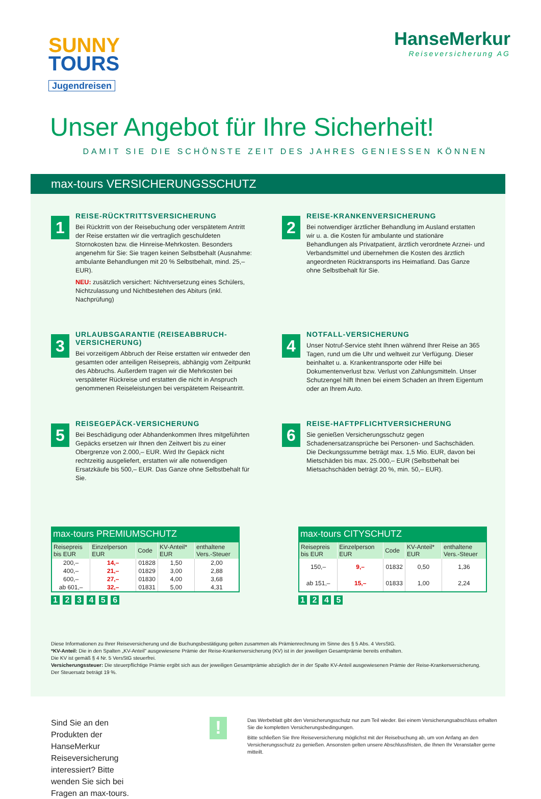SUNNY
TOURS
Jugendreisen
HanseMerkur
Reiseversicherung AG
Unser Angebot für Ihre Sicherheit!
DAMIT SIE DIE SCHÖNSTE ZEIT DES JAHRES GENIESSEN KÖNNEN
max-tours VERSICHERUNGSSCHUTZ
1
REISE-RÜCKTRITTSVERSICHERUNG
Bei Rücktritt von der Reisebuchung oder verspätetem Antritt der Reise erstatten wir die vertraglich geschuldeten Stornokosten bzw. die Hinreise-Mehrkosten. Besonders angenehm für Sie: Sie tragen keinen Selbstbehalt (Ausnahme: ambulante Behandlungen mit 20 % Selbstbehalt, mind. 25,– EUR).
NEU: zusätzlich versichert: Nichtversetzung eines Schülers, Nichtzulassung und Nichtbestehen des Abiturs (inkl. Nachprüfung)
2
REISE-KRANKENVERSICHERUNG
Bei notwendiger ärztlicher Behandlung im Ausland erstatten wir u. a. die Kosten für ambulante und stationäre Behandlungen als Privatpatient, ärztlich verordnete Arznei- und Verbandsmittel und übernehmen die Kosten des ärztlich angeordneten Rücktransports ins Heimatland. Das Ganze ohne Selbstbehalt für Sie.
3
URLAUBSGARANTIE (REISEABBRUCH-VERSICHERUNG)
Bei vorzeitigem Abbruch der Reise erstatten wir entweder den gesamten oder anteiligen Reisepreis, abhängig vom Zeitpunkt des Abbruchs. Außerdem tragen wir die Mehrkosten bei verspäteter Rückreise und erstatten die nicht in Anspruch genommenen Reiseleistungen bei verspätetem Reiseantritt.
4
NOTFALL-VERSICHERUNG
Unser Notruf-Service steht Ihnen während Ihrer Reise an 365 Tagen, rund um die Uhr und weltweit zur Verfügung. Dieser beinhaltet u. a. Krankentransporte oder Hilfe bei Dokumentenverlust bzw. Verlust von Zahlungsmitteln. Unser Schutzengel hilft Ihnen bei einem Schaden an Ihrem Eigentum oder an Ihrem Auto.
5
REISEGEPÄCK-VERSICHERUNG
Bei Beschädigung oder Abhandenkommen Ihres mitgeführten Gepäcks ersetzen wir Ihnen den Zeitwert bis zu einer Obergrenze von 2.000,– EUR. Wird Ihr Gepäck nicht rechtzeitig ausgeliefert, erstatten wir alle notwendigen Ersatzkäufe bis 500,– EUR. Das Ganze ohne Selbstbehalt für Sie.
6
REISE-HAFTPFLICHTVERSICHERUNG
Sie genießen Versicherungsschutz gegen Schadenersatzansprüche bei Personen- und Sachschäden. Die Deckungssumme beträgt max. 1,5 Mio. EUR, davon bei Mietschäden bis max. 25.000,– EUR (Selbstbehalt bei Mietsachschäden beträgt 20 %, min. 50,– EUR).
max-tours PREMIUMSCHUTZ
| Reisepreis bis EUR | Einzelperson EUR | Code | KV-Anteil* EUR | enthaltene Vers.-Steuer |
| --- | --- | --- | --- | --- |
| 200,– | 14,– | 01828 | 1,50 | 2,00 |
| 400,– | 21,– | 01829 | 3,00 | 2,88 |
| 600,– | 27,– | 01830 | 4,00 | 3,68 |
| ab 601,– | 32,– | 01831 | 5,00 | 4,31 |
1 2 3 4 5 6
max-tours CITYSCHUTZ
| Reisepreis bis EUR | Einzelperson EUR | Code | KV-Anteil* EUR | enthaltene Vers.-Steuer |
| --- | --- | --- | --- | --- |
| 150,– | 9,– | 01832 | 0,50 | 1,36 |
| ab 151,– | 15,– | 01833 | 1,00 | 2,24 |
1 2 4 5
Diese Informationen zu Ihrer Reiseversicherung und die Buchungsbestätigung gelten zusammen als Prämienrechnung im Sinne des § 5 Abs. 4 VersStG.
*KV-Anteil: Die in den Spalten „KV-Anteil" ausgewiesene Prämie der Reise-Krankenversicherung (KV) ist in der jeweiligen Gesamtprämie bereits enthalten.
Die KV ist gemäß § 4 Nr. 5 VersStG steuerfrei.
Versicherungssteuer: Die steuerpflichtige Prämie ergibt sich aus der jeweiligen Gesamtprämie abzüglich der in der Spalte KV-Anteil ausgewiesenen Prämie der Reise-Krankenversicherung. Der Steuersatz beträgt 19 %.
Sind Sie an den Produkten der HanseMerkur Reiseversicherung interessiert? Bitte wenden Sie sich bei Fragen an max-tours.
!
Das Werbeblatt gibt den Versicherungsschutz nur zum Teil wieder. Bei einem Versicherungsabschluss erhalten Sie die kompletten Versicherungsbedingungen.
Bitte schließen Sie Ihre Reiseversicherung möglichst mit der Reisebuchung ab, um von Anfang an den Versicherungsschutz zu genießen. Ansonsten gelten unsere Abschlussfristen, die Ihnen Ihr Veranstalter gerne mitteilt.